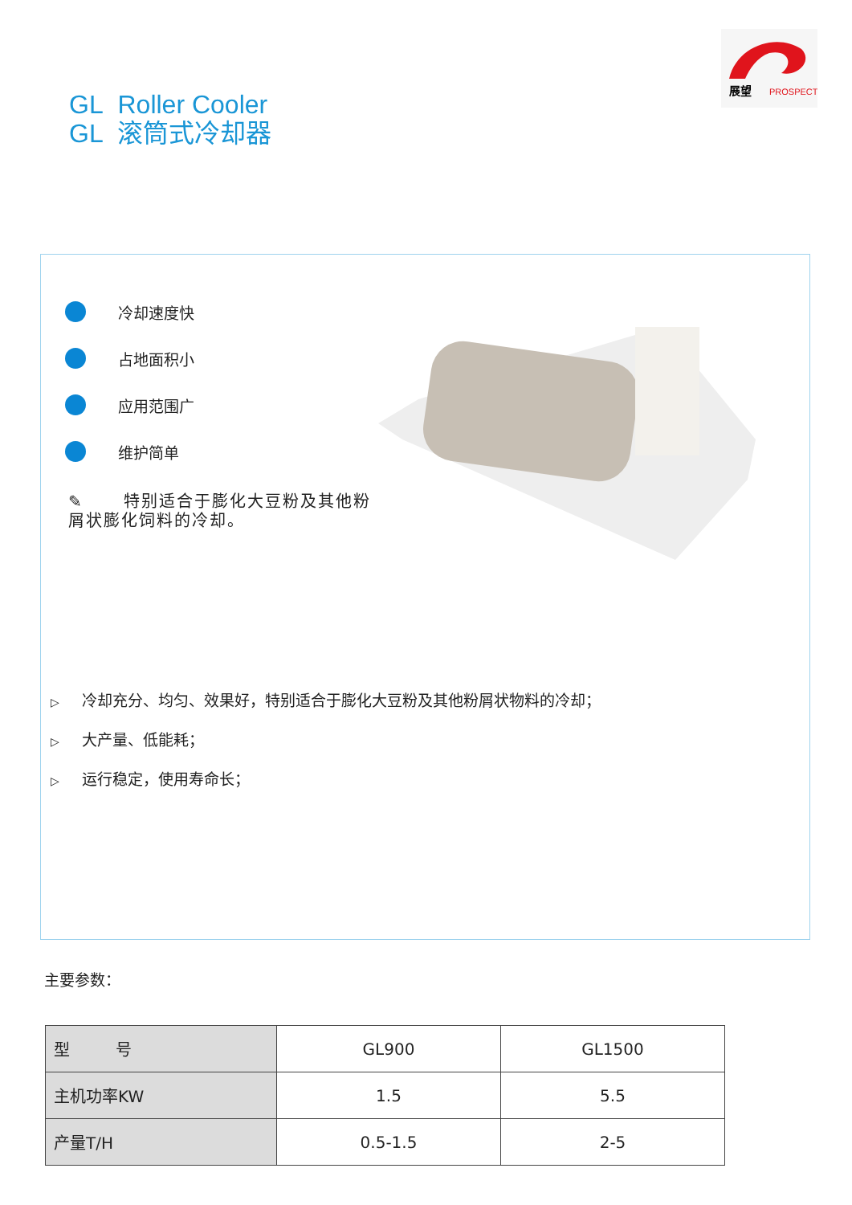展望
PROSPECT
GL Roller Cooler
GL 滚筒式冷却器
冷却速度快
占地面积小
应用范围广
维护简单
✎ 特别适合于膨化大豆粉及其他粉屑状膨化饲料的冷却。
▷ 冷却充分、均匀、效果好，特别适合于膨化大豆粉及其他粉屑状物料的冷却；
▷ 大产量、低能耗；
▷ 运行稳定，使用寿命长；
主要参数：
| 型 号 | GL900 | GL1500 |
| 主机功率KW | 1.5 | 5.5 |
| 产量T/H | 0.5-1.5 | 2-5 |